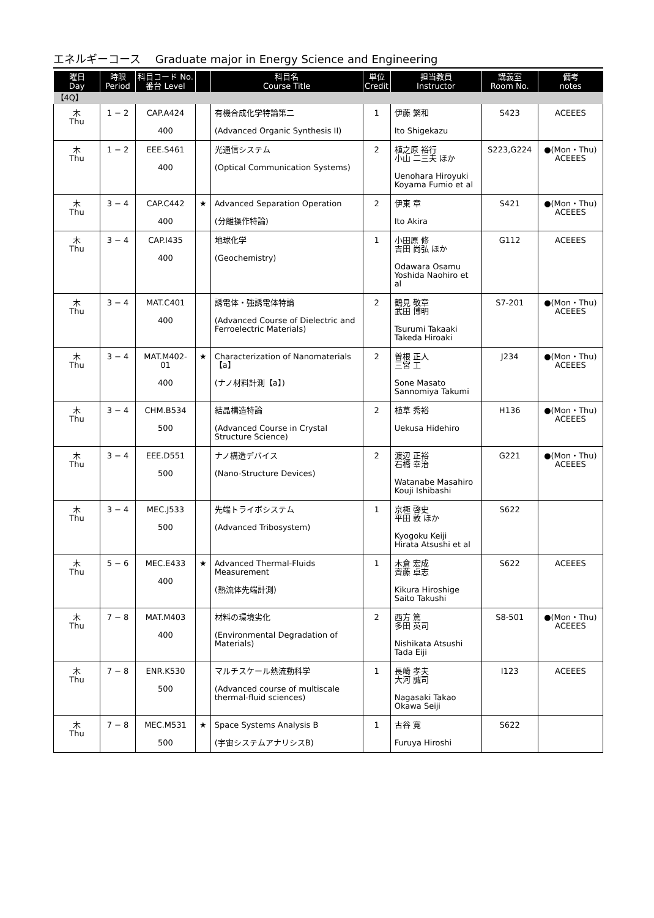エネルギーコース　 Graduate major in Energy Science and Engineering
| 曜日 Day | 時限 Period | 科目コード No. 番台 Level | | 科目名 Course Title | 単位 Credit | 担当教員 Instructor | 講義室 Room No. | 備考 notes |
| --- | --- | --- | --- | --- | --- | --- | --- | --- |
| 【4Q】 | | | | | | | | |
| 木 Thu | 1 − 2 | CAP.A424 400 | | 有機合成化学特論第二 (Advanced Organic Synthesis II) | 1 | 伊藤 繁和 Ito Shigekazu | S423 | ACEEES |
| 木 Thu | 1 − 2 | EEE.S461 400 | | 光通信システム (Optical Communication Systems) | 2 | 植之原 裕行 小山 二三夫 ほか Uenohara Hiroyuki Koyama Fumio et al | S223,G224 | ●(Mon・Thu) ACEEES |
| 木 Thu | 3 − 4 | CAP.C442 400 | ★ | Advanced Separation Operation (分離操作特論) | 2 | 伊東 章 Ito Akira | S421 | ●(Mon・Thu) ACEEES |
| 木 Thu | 3 − 4 | CAP.I435 400 | | 地球化学 (Geochemistry) | 1 | 小田原 修 吉田 尚弘 ほか Odawara Osamu Yoshida Naohiro et al | G112 | ACEEES |
| 木 Thu | 3 − 4 | MAT.C401 400 | | 誘電体・強誘電体特論 (Advanced Course of Dielectric and Ferroelectric Materials) | 2 | 鶴見 敬章 武田 博明 Tsurumi Takaaki Takeda Hiroaki | S7-201 | ●(Mon・Thu) ACEEES |
| 木 Thu | 3 − 4 | MAT.M402-01 400 | ★ | Characterization of Nanomaterials【a】 (ナノ材料計測【a】) | 2 | 曽根 正人 三宮 工 Sone Masato Sannomiya Takumi | J234 | ●(Mon・Thu) ACEEES |
| 木 Thu | 3 − 4 | CHM.B534 500 | | 結晶構造特論 (Advanced Course in Crystal Structure Science) | 2 | 植草 秀裕 Uekusa Hidehiro | H136 | ●(Mon・Thu) ACEEES |
| 木 Thu | 3 − 4 | EEE.D551 500 | | ナノ構造デバイス (Nano-Structure Devices) | 2 | 渡辺 正裕 石橋 幸治 Watanabe Masahiro Kouji Ishibashi | G221 | ●(Mon・Thu) ACEEES |
| 木 Thu | 3 − 4 | MEC.J533 500 | | 先端トライボシステム (Advanced Tribosystem) | 1 | 京極 啓史 平田 敦 ほか Kyogoku Keiji Hirata Atsushi et al | S622 | |
| 木 Thu | 5 − 6 | MEC.E433 400 | ★ | Advanced Thermal-Fluids Measurement (熱流体先端計測) | 1 | 木倉 宏成 齊藤 卓志 Kikura Hiroshige Saito Takushi | S622 | ACEEES |
| 木 Thu | 7 − 8 | MAT.M403 400 | | 材料の環境劣化 (Environmental Degradation of Materials) | 2 | 西方 篤 多田 英司 Nishikata Atsushi Tada Eiji | S8-501 | ●(Mon・Thu) ACEEES |
| 木 Thu | 7 − 8 | ENR.K530 500 | | マルチスケール熱流動科学 (Advanced course of multiscale thermal-fluid sciences) | 1 | 長崎 孝夫 大河 誠司 Nagasaki Takao Okawa Seiji | I123 | ACEEES |
| 木 Thu | 7 − 8 | MEC.M531 500 | ★ | Space Systems Analysis B (宇宙システムアナリシスB) | 1 | 古谷 寛 Furuya Hiroshi | S622 | |